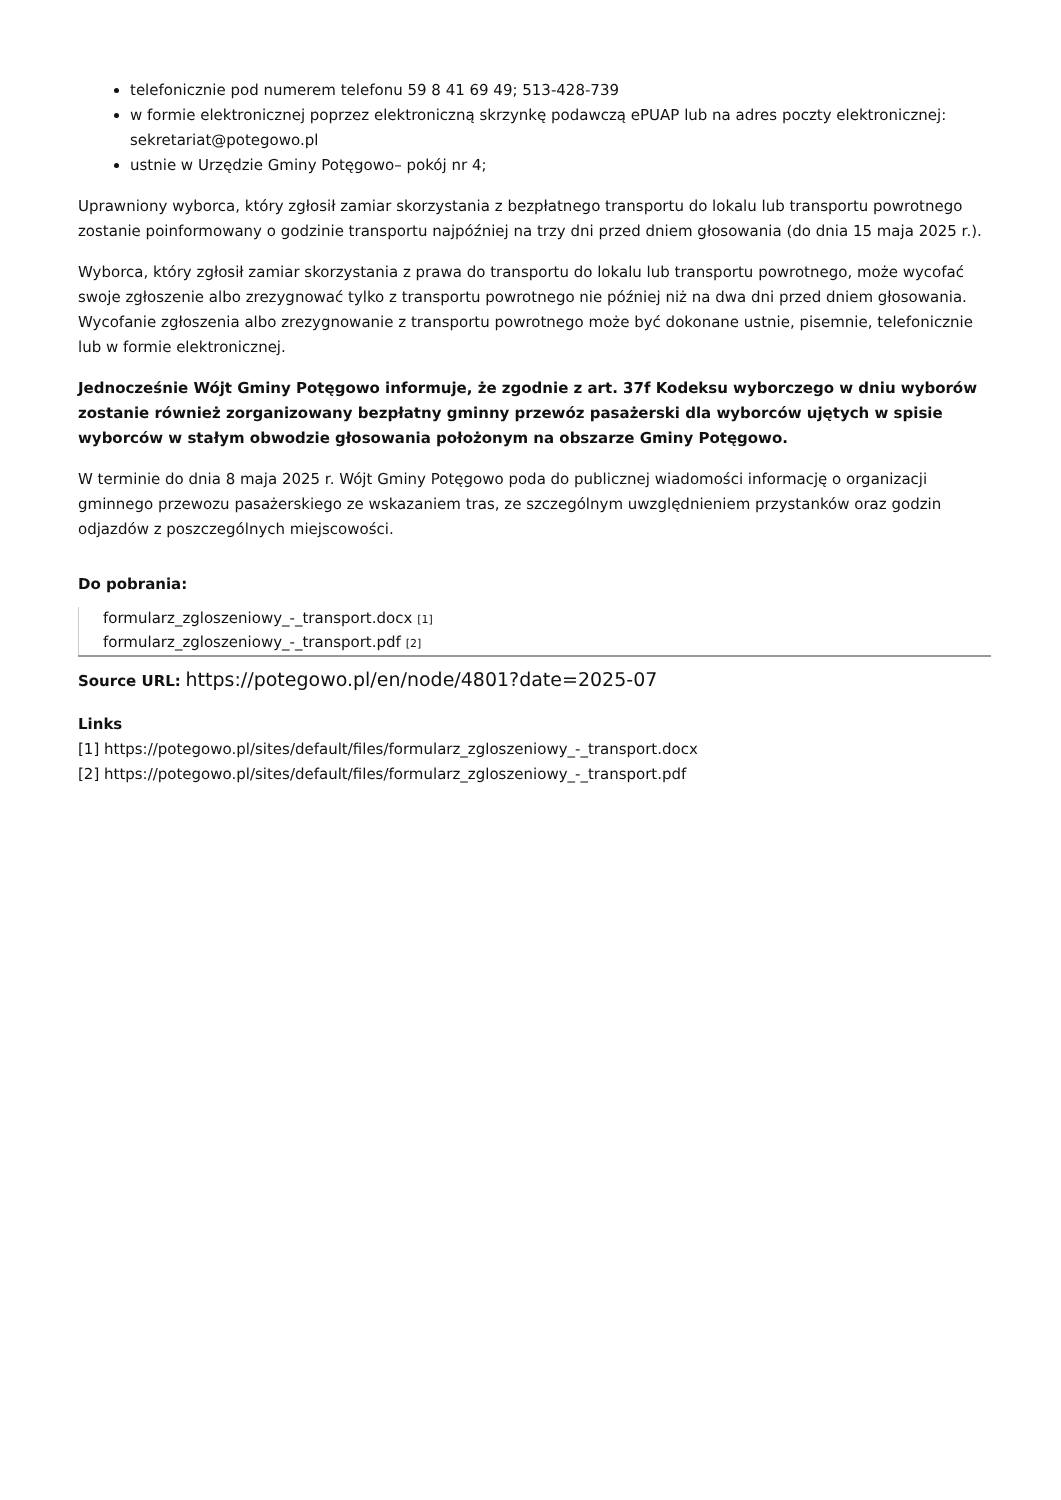telefonicznie pod numerem telefonu 59 8 41 69 49; 513-428-739
w formie elektronicznej poprzez elektroniczną skrzynkę podawczą ePUAP lub na adres poczty elektronicznej: sekretariat@potegowo.pl
ustnie w Urzędzie Gminy Potęgowo– pokój nr 4;
Uprawniony wyborca, który zgłosił zamiar skorzystania z bezpłatnego transportu do lokalu lub transportu powrotnego zostanie poinformowany o godzinie transportu najpóźniej na trzy dni przed dniem głosowania (do dnia 15 maja 2025 r.).
Wyborca, który zgłosił zamiar skorzystania z prawa do transportu do lokalu lub transportu powrotnego, może wycofać swoje zgłoszenie albo zrezygnować tylko z transportu powrotnego nie później niż na dwa dni przed dniem głosowania. Wycofanie zgłoszenia albo zrezygnowanie z transportu powrotnego może być dokonane ustnie, pisemnie, telefonicznie lub w formie elektronicznej.
Jednocześnie Wójt Gminy Potęgowo informuje, że zgodnie z art. 37f Kodeksu wyborczego w dniu wyborów zostanie również zorganizowany bezpłatny gminny przewóz pasażerski dla wyborców ujętych w spisie wyborców w stałym obwodzie głosowania położonym na obszarze Gminy Potęgowo.
W terminie do dnia 8 maja 2025 r. Wójt Gminy Potęgowo poda do publicznej wiadomości informację o organizacji gminnego przewozu pasażerskiego ze wskazaniem tras, ze szczególnym uwzględnieniem przystanków oraz godzin odjazdów z poszczególnych miejscowości.
Do pobrania:
formularz_zgloszeniowy_-_transport.docx [1]
formularz_zgloszeniowy_-_transport.pdf [2]
Source URL: https://potegowo.pl/en/node/4801?date=2025-07
Links
[1] https://potegowo.pl/sites/default/files/formularz_zgloszeniowy_-_transport.docx
[2] https://potegowo.pl/sites/default/files/formularz_zgloszeniowy_-_transport.pdf